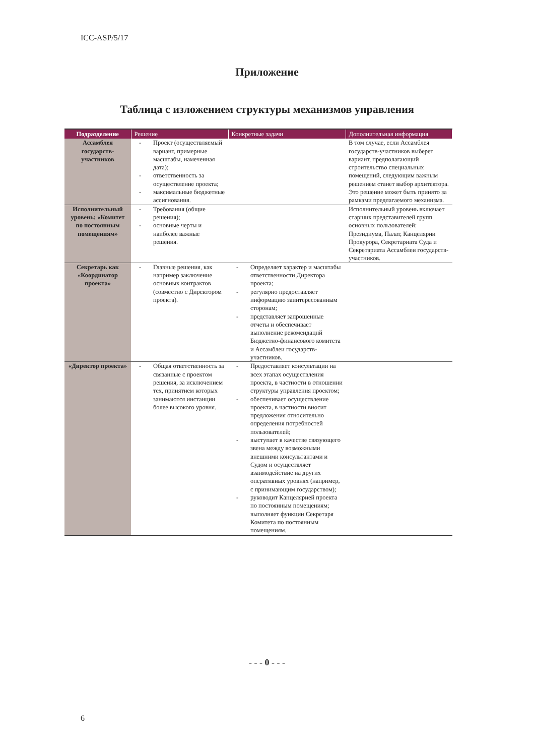ICC-ASP/5/17
Приложение
Таблица с изложением структуры механизмов управления
| Подразделение | Решение | Конкретные задачи | Дополнительная информация |
| --- | --- | --- | --- |
| Ассамблея государств-участников | - Проект (осуществляемый вариант, примерные масштабы, намеченная дата); - ответственность за осуществление проекта; - максимальные бюджетные ассигнования. | | В том случае, если Ассамблея государств-участников выберет вариант, предполагающий строительство специальных помещений, следующим важным решением станет выбор архитектора. Это решение может быть принято за рамками предлагаемого механизма. |
| Исполнительный уровень: «Комитет по постоянным помещениям» | - Требования (общие решения); - основные черты и наиболее важные решения. | | Исполнительный уровень включает старших представителей групп основных пользователей: Президиума, Палат, Канцелярии Прокурора, Секретариата Суда и Секретариата Ассамблеи государств-участников. |
| Секретарь как «Координатор проекта» | - Главные решения, как например заключение основных контрактов (совместно с Директором проекта). | - Определяет характер и масштабы ответственности Директора проекта; - регулярно предоставляет информацию заинтересованным сторонам; - представляет запрошенные отчеты и обеспечивает выполнение рекомендаций Бюджетно-финансового комитета и Ассамблеи государств-участников. | |
| «Директор проекта» | - Общая ответственность за связанные с проектом решения, за исключением тех, принятием которых занимаются инстанции более высокого уровня. | - Предоставляет консультации на всех этапах осуществления проекта, в частности в отношении структуры управления проектом; - обеспечивает осуществление проекта, в частности вносит предложения относительно определения потребностей пользователей; - выступает в качестве связующего звена между возможными внешними консультантами и Судом и осуществляет взаимодействие на других оперативных уровнях (например, с принимающим государством); - руководит Канцелярией проекта по постоянным помещениям; выполняет функции Секретаря Комитета по постоянным помещениям. | |
- - - 0 - - -
6